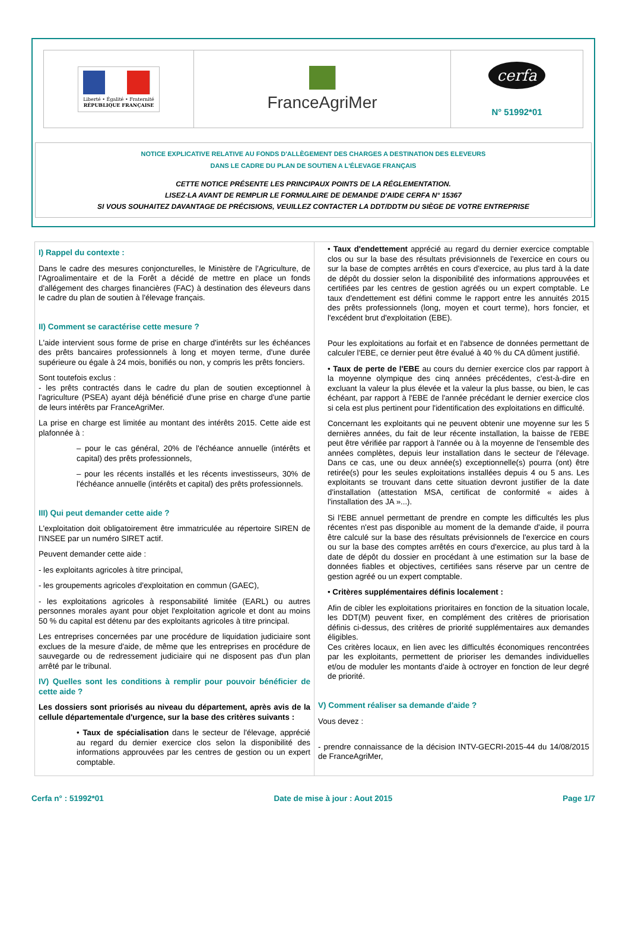Liberté • Égalité • Fraternité
RÉPUBLIQUE FRANÇAISE
FranceAgriMer
cerfa
N° 51992*01
NOTICE EXPLICATIVE RELATIVE AU FONDS D'ALLÈGEMENT DES CHARGES A DESTINATION DES ELEVEURS
DANS LE CADRE DU PLAN DE SOUTIEN A L'ÉLEVAGE FRANÇAIS
CETTE NOTICE PRÉSENTE LES PRINCIPAUX POINTS DE LA RÉGLEMENTATION.
LISEZ-LA AVANT DE REMPLIR LE FORMULAIRE DE DEMANDE D'AIDE CERFA N° 15367
SI VOUS SOUHAITEZ DAVANTAGE DE PRÉCISIONS, VEUILLEZ CONTACTER LA DDT/DDTM DU SIÈGE DE VOTRE ENTREPRISE
I) Rappel du contexte :
Dans le cadre des mesures conjoncturelles, le Ministère de l'Agriculture, de l'Agroalimentaire et de la Forêt a décidé de mettre en place un fonds d'allégement des charges financières (FAC) à destination des éleveurs dans le cadre du plan de soutien à l'élevage français.
II) Comment se caractérise cette mesure ?
L'aide intervient sous forme de prise en charge d'intérêts sur les échéances des prêts bancaires professionnels à long et moyen terme, d'une durée supérieure ou égale à 24 mois, bonifiés ou non, y compris les prêts fonciers.
Sont toutefois exclus :
- les prêts contractés dans le cadre du plan de soutien exceptionnel à l'agriculture (PSEA) ayant déjà bénéficié d'une prise en charge d'une partie de leurs intérêts par FranceAgriMer.
La prise en charge est limitée au montant des intérêts 2015. Cette aide est plafonnée à :
– pour le cas général, 20% de l'échéance annuelle (intérêts et capital) des prêts professionnels,
– pour les récents installés et les récents investisseurs, 30% de l'échéance annuelle (intérêts et capital) des prêts professionnels.
III) Qui peut demander cette aide ?
L'exploitation doit obligatoirement être immatriculée au répertoire SIREN de l'INSEE par un numéro SIRET actif.
Peuvent demander cette aide :
- les exploitants agricoles à titre principal,
- les groupements agricoles d'exploitation en commun (GAEC),
- les exploitations agricoles à responsabilité limitée (EARL) ou autres personnes morales ayant pour objet l'exploitation agricole et dont au moins 50 % du capital est détenu par des exploitants agricoles à titre principal.
Les entreprises concernées par une procédure de liquidation judiciaire sont exclues de la mesure d'aide, de même que les entreprises en procédure de sauvegarde ou de redressement judiciaire qui ne disposent pas d'un plan arrêté par le tribunal.
IV) Quelles sont les conditions à remplir pour pouvoir bénéficier de cette aide ?
Les dossiers sont priorisés au niveau du département, après avis de la cellule départementale d'urgence, sur la base des critères suivants :
• Taux de spécialisation dans le secteur de l'élevage, apprécié au regard du dernier exercice clos selon la disponibilité des informations approuvées par les centres de gestion ou un expert comptable.
• Taux d'endettement apprécié au regard du dernier exercice comptable clos ou sur la base des résultats prévisionnels de l'exercice en cours ou sur la base de comptes arrêtés en cours d'exercice, au plus tard à la date de dépôt du dossier selon la disponibilité des informations approuvées et certifiées par les centres de gestion agréés ou un expert comptable. Le taux d'endettement est défini comme le rapport entre les annuités 2015 des prêts professionnels (long, moyen et court terme), hors foncier, et l'excédent brut d'exploitation (EBE).
Pour les exploitations au forfait et en l'absence de données permettant de calculer l'EBE, ce dernier peut être évalué à 40 % du CA dûment justifié.
• Taux de perte de l'EBE au cours du dernier exercice clos par rapport à la moyenne olympique des cinq années précédentes, c'est-à-dire en excluant la valeur la plus élevée et la valeur la plus basse, ou bien, le cas échéant, par rapport à l'EBE de l'année précédant le dernier exercice clos si cela est plus pertinent pour l'identification des exploitations en difficulté.
Concernant les exploitants qui ne peuvent obtenir une moyenne sur les 5 dernières années, du fait de leur récente installation, la baisse de l'EBE peut être vérifiée par rapport à l'année ou à la moyenne de l'ensemble des années complètes, depuis leur installation dans le secteur de l'élevage. Dans ce cas, une ou deux année(s) exceptionnelle(s) pourra (ont) être retirée(s) pour les seules exploitations installées depuis 4 ou 5 ans. Les exploitants se trouvant dans cette situation devront justifier de la date d'installation (attestation MSA, certificat de conformité « aides à l'installation des JA »...).
Si l'EBE annuel permettant de prendre en compte les difficultés les plus récentes n'est pas disponible au moment de la demande d'aide, il pourra être calculé sur la base des résultats prévisionnels de l'exercice en cours ou sur la base des comptes arrêtés en cours d'exercice, au plus tard à la date de dépôt du dossier en procédant à une estimation sur la base de données fiables et objectives, certifiées sans réserve par un centre de gestion agréé ou un expert comptable.
• Critères supplémentaires définis localement :
Afin de cibler les exploitations prioritaires en fonction de la situation locale, les DDT(M) peuvent fixer, en complément des critères de priorisation définis ci-dessus, des critères de priorité supplémentaires aux demandes éligibles.
Ces critères locaux, en lien avec les difficultés économiques rencontrées par les exploitants, permettent de prioriser les demandes individuelles et/ou de moduler les montants d'aide à octroyer en fonction de leur degré de priorité.
V) Comment réaliser sa demande d'aide ?
Vous devez :
- prendre connaissance de la décision INTV-GECRI-2015-44 du 14/08/2015 de FranceAgriMer,
Cerfa n° : 51992*01 Date de mise à jour : Aout 2015 Page 1/7